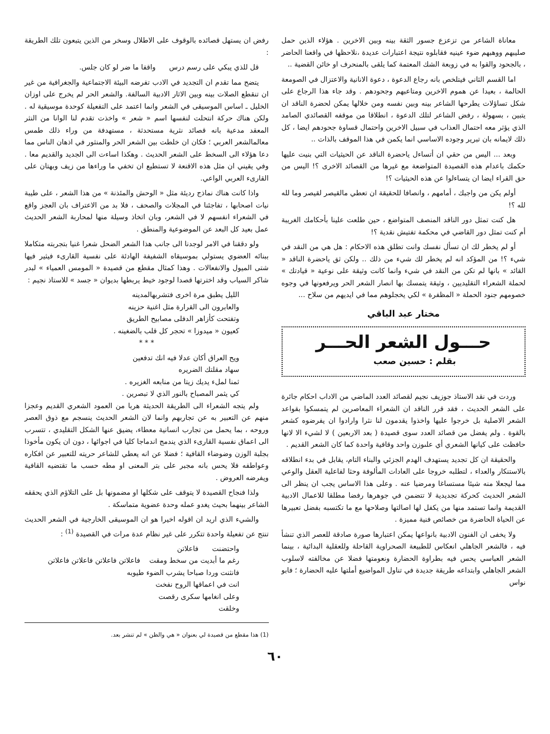معاناة الشاعر من تزعزع جسور الثقة بينه وبين الاخرين . هؤلاء الذين حمل صليبهم ووهبهم ضوء عينيه فقابلوه نتيجة اعتبارات عديدة ،نلاحظها في واقعنا الحاضر ، بالجحود والقوا به في زوبعة الشك المعتمة كما يلقى بالمنحرف او خائن القضية ..
اما القسم الثاني فيتلخص بانه رجاع الدعوة ، دعوة الانانية والاعتزال في الصومعة الحالمة ، بعيدا عن هموم الاخرين ومتاعبهم وجحودهم . وقد جاء هذا الرجاع على شكل تساؤلات يطرحها الشاعر بينه وبين نفسه ومن خلالها يمكن لحضرة الناقد ان يتبين ، بسهولة ، رفض الشاعر لتلك الدعوة ، انطلاقا من موقفه القصائدي الصامد الذي يؤثر معه احتمال العذاب في سبيل الاخرين واحتمال قساوة جحودهم ايضا ، كل ذلك لايمانه بان تبرير وجوده الاساسي انما يكمن في هذا الموقف بالذات ..
وبعد ... اليس من حقي ان أتساءل ياحضرة الناقد عن الحيثيات التي بنيت عليها حكمك باعدام هذه القصيدة المتواضعة مع غيرها من القصائد الاخرى ؟! اليس من حق القراء ايضا ان يتساءلوا عن هذه الحيثيات ؟!
أولم يكن من واجبك ، أمامهم ، وانصافا للحقيقة ان تعطي مالقيصر لقيصر وما لله لله ؟!
هل كنت تمثل دور الناقد المنصف المتواضع ، حين طلعت علينا بأحكامك الغريبة أم كنت تمثل دور القاضي في محكمة تفتيش نقدية ؟!
أو لم يخطر لك ان تسأل نفسك وانت تطلق هذه الاحكام : هل هي من النقد في شيء ؟! من المؤكد انه لم يخطر لك شيء من ذلك .. ولكن ثق ياحضرة الناقد « القائد » بانها لم تكن من النقد في شيء وانما كانت وثيقة على نوعية « قيادتك » لحملة الشعراء التقليديين ، وثيقة يتمسك بها انصار الشعر الحر ويرفعونها في وجوه خصومهم جنود الحملة « المظفرة » لكي يخجلوهم مما في ايديهم من سلاح ...
مختار عبد الباقي
حـــول الشعر الحـــر
بقلم : حسين صعب
وردت في نقد الاستاذ جوزيف نجيم لقصائد العدد الماضي من الاداب احكام جائرة على الشعر الحديث ، فقد قرر الناقد ان الشعراء المعاصرين لم يتمسكوا بقواعد الشعر الاصلية بل خرجوا عليها واخذوا يقدمون لنا نثرا وارادوا ان يفرضوه كشعر بالقوة . ولم يفضل من قصائد العدد سوى قصيدة ( بعد الاربعين ) لا لشيء الا لانها حافظت على كيانها الشعري أي علىوزن واحد وقافية واحدة كما كان الشعر القديم .
والحقيقة ان كل تجديد يستهدف الهدم الجزئي والبناء التام، يقابل في بدء انطلاقه بالاستنكار والعداء ، لتطلبه خروجا على العادات المألوفة وحثا لفاعلية العقل والوعي مما ليجعلا منه شيئا مستساغا ومرضيا عنه . وعلى هذا الاساس يجب ان ينظر الى الشعر الحديث كحركة تجديدية لا تتضمن في جوهرها رفضا مطلقا للاعمال الادبية القديمة وانما تستمد منها من يكفل لها اصالتها وصلاحها مع ما تكتسبه بفضل تعبيرها عن الحياة الحاضرة من خصائص فنية مميزة .
ولا يخفى ان الفنون الادبية بانواعها يمكن اعتبارها صورة صادقة للعصر الذي تنشأ فيه ، فالشعر الجاهلي انعكاس للطبيعة الصحراوية القاحلة وللعقلية البدائية ، بينما الشعر العباسي يحس فيه بطراوة الحضارة ونعومتها فضلا عن مخالفته لاسلوب الشعر الجاهلي وابتداعه طريقة جديدة في تناول المواضيع أملتها عليه الحضارة ؛ فابو نواس
رفض ان يستهل قصائده بالوقوف على الاطلال وسخر من الذين يتبعون تلك الطريقة :
قل للذي يبكي على رسم درس واقفا ما ضر لو كان جلس.
يتضح مما تقدم ان التجديد في الادب تفرضه البيئة الاجتماعية والجغرافية من غير ان تنقطع الصلات بينه وبين الاثار الادبية السالفة. والشعر الحر لم يخرج على اوزان الخليل ـ اساس الموسيقى في الشعر وانما اعتمد على التفعيلة كوحدة موسيقية له . ولكن هناك حركة انتحلت لنفسها اسم « شعر » واخذت تقدم لنا الوانا من النثر المعقد مدعية بانه قصائد نثرية مستحدثة ، مستهدفة من وراء ذلك طمس معالمالشعر العربي ؛ فكان ان خلطت بين الشعر الحر والمنثور في اذهان الناس مما دعا هؤلاء الى السخط على الشعر الحديث . وهكذا اساءت الى الجديد والقديم معا . وفي يقيني ان مثل هذه الاقنعة لا تستطيع ان تخفي ما وراءها من زيف وبهتان على القارىء العربي الواعي.
واذا كانت هناك نماذج رديئة مثل « الوحش والمئذنة » من هذا الشعر ، على طيبة نيات اصحابها ، تفاجئنا في المجلات والصحف ، فلا بد من الاعتراف بان العجز واقع في الشعراء انفسهم لا في الشعر، وبان اتخاذ وسيلة منها لمحاربة الشعر الحديث عمل بعيد كل البعد عن الموضوعية والمنطق .
ولو دققنا في الامر لوجدنا الى جانب هذا الشعر الضحل شعرا غنيا بتجربته متكاملا ببنائه العضوي يستولي بموسيقاه الشفيفة الهادئة على نفسية القارىء فيثير فيها شتى الميول والانفعالات . وهذا كمثال مقطع من قصيدة « المومس العمياء » لبدر شاكر السياب وقد اخترتها قصدا لوجود خيط يربطها بديوان « جسد » للاستاذ نجيم :
الليل يطبق مرة اخرى فتشربهالمدينه
والعابرون الى القرارة مثل اغنية حزينه
وتفتحت كأزاهر الدفلى مصابيح الطريق
كعيون « ميدوزا » تحجر كل قلب بالضغينه .
* * *
ويح العراق أكان عدلا فيه انك تدفعين
سهاد مقلتك الضريره
ثمنا لملء يديك زيتا من منابعه الغزيره .
كي يثمر المصباح بالنور الذي لا تبصرين .
ولم يتجه الشعراء الى الطريقة الحديثة هربا من العمود الشعري القديم وعجزا منهم عن التعبير به عن تجاربهم وانما لان الشعر الحديث ينسجم مع ذوق العصر وروحه ، بما يحمل من تجارب انسانية معطاء، يضيق عنها الشكل التقليدي ، تتسرب الى اعماق نفسية القارىء الذي يندمج اندماجا كليا في اجوائها ، دون ان يكون مأخوذا بجلبة الوزن وضوضاء القافية ؛ فضلا عن انه يعطي للشاعر حريته للتعبير عن افكاره وعواطفه فلا يحس بانه مجبر على بتر المعنى او مطه حسب ما تقتضيه القافية ويفرضه العروض .
ولذا فنجاح القصيدة لا يتوقف على شكلها او مضمونها بل على التلاؤم الذي يحققه الشاعر بينهما بحيث يغدو عمله وحدة عضوية متماسكة .
والشيء الذي اريد ان اقوله اخيرا هو ان الموسيقى الخارجية في الشعر الحديث تنتج عن تفعيلة واحدة تتكرر على غير نظام عدة مرات في القصيدة <sup>(1)</sup> :
واحتضنت فاعلاتن
رغم ما أبديت من سخط ومقت فاعلاتن فاعلاتن فاعلاتن فاعلاتن
فانثنت وردا صباحا يشرب الضوء طيوبه
انت في اعماقها الروح نفخت
وعلى انغامها سكرى رقصت
وخلقت
(1) هذا مقطع من قصيدة لي بعنوان « هي والظن » لم تنشر بعد.
٦٠